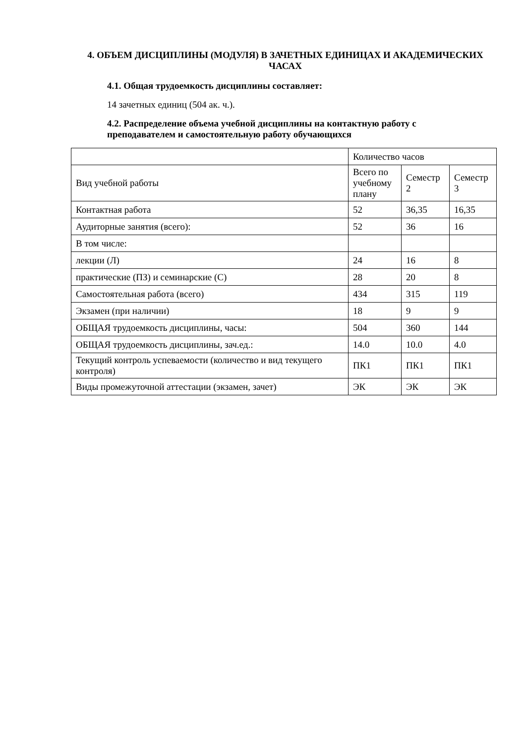4. ОБЪЕМ ДИСЦИПЛИНЫ (МОДУЛЯ) В ЗАЧЕТНЫХ ЕДИНИЦАХ И АКАДЕМИЧЕСКИХ ЧАСАХ
4.1. Общая трудоемкость дисциплины составляет:
14 зачетных единиц (504 ак. ч.).
4.2. Распределение объема учебной дисциплины на контактную работу с преподавателем и самостоятельную работу обучающихся
| | Количество часов | | |
| Вид учебной работы | Всего по учебному плану | Семестр 2 | Семестр 3 |
| Контактная работа | 52 | 36,35 | 16,35 |
| Аудиторные занятия (всего): | 52 | 36 | 16 |
| В том числе: | | | |
| лекции (Л) | 24 | 16 | 8 |
| практические (ПЗ) и семинарские (С) | 28 | 20 | 8 |
| Самостоятельная работа (всего) | 434 | 315 | 119 |
| Экзамен (при наличии) | 18 | 9 | 9 |
| ОБЩАЯ трудоемкость дисциплины, часы: | 504 | 360 | 144 |
| ОБЩАЯ трудоемкость дисциплины, зач.ед.: | 14.0 | 10.0 | 4.0 |
| Текущий контроль успеваемости (количество и вид текущего контроля) | ПК1 | ПК1 | ПК1 |
| Виды промежуточной аттестации (экзамен, зачет) | ЭК | ЭК | ЭК |